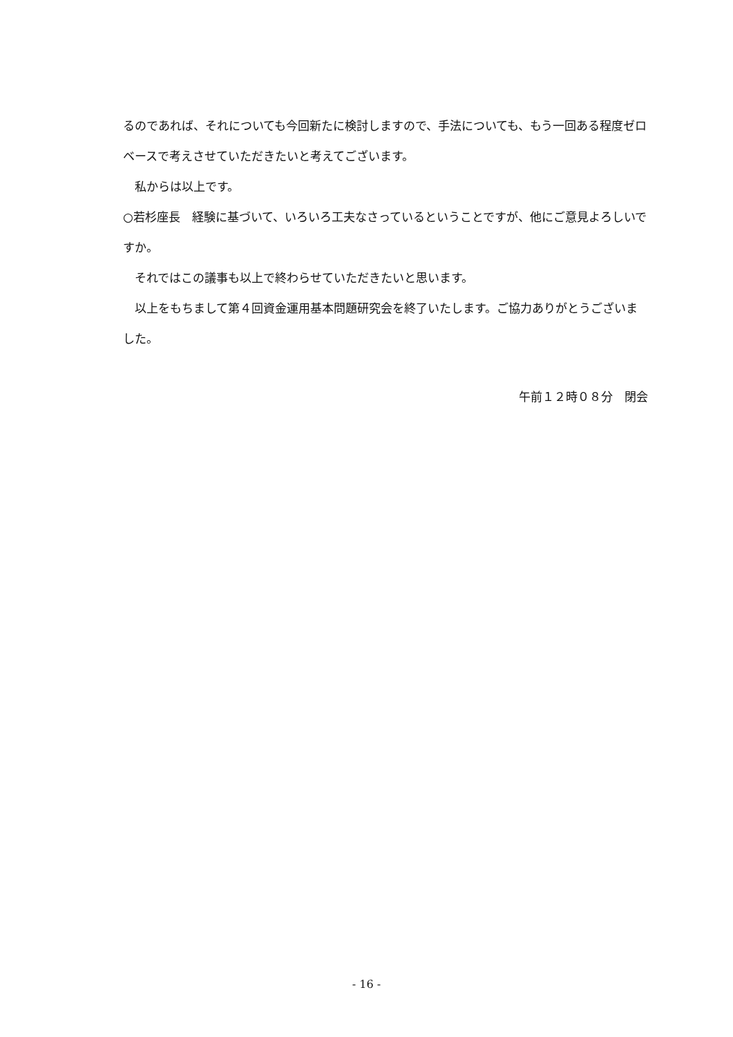るのであれば、それについても今回新たに検討しますので、手法についても、もう一回ある程度ゼロベースで考えさせていただきたいと考えてございます。
私からは以上です。
○若杉座長　経験に基づいて、いろいろ工夫なさっているということですが、他にご意見よろしいですか。
それではこの議事も以上で終わらせていただきたいと思います。
以上をもちまして第４回資金運用基本問題研究会を終了いたします。ご協力ありがとうございました。
午前１２時０８分　閉会
- 16 -